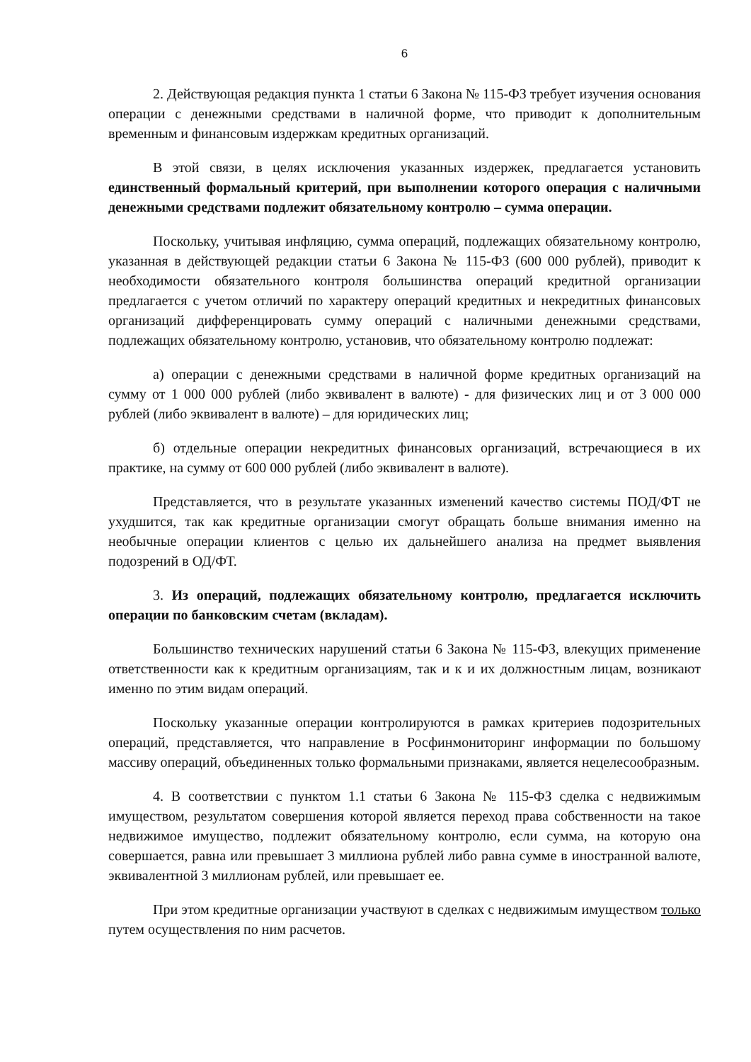6
2. Действующая редакция пункта 1 статьи 6 Закона № 115-ФЗ требует изучения основания операции с денежными средствами в наличной форме, что приводит к дополнительным временным и финансовым издержкам кредитных организаций.
В этой связи, в целях исключения указанных издержек, предлагается установить единственный формальный критерий, при выполнении которого операция с наличными денежными средствами подлежит обязательному контролю – сумма операции.
Поскольку, учитывая инфляцию, сумма операций, подлежащих обязательному контролю, указанная в действующей редакции статьи 6 Закона № 115-ФЗ (600 000 рублей), приводит к необходимости обязательного контроля большинства операций кредитной организации предлагается с учетом отличий по характеру операций кредитных и некредитных финансовых организаций дифференцировать сумму операций с наличными денежными средствами, подлежащих обязательному контролю, установив, что обязательному контролю подлежат:
а) операции с денежными средствами в наличной форме кредитных организаций на сумму от 1 000 000 рублей (либо эквивалент в валюте) - для физических лиц и от 3 000 000 рублей (либо эквивалент в валюте) – для юридических лиц;
б) отдельные операции некредитных финансовых организаций, встречающиеся в их практике, на сумму от 600 000 рублей (либо эквивалент в валюте).
Представляется, что в результате указанных изменений качество системы ПОД/ФТ не ухудшится, так как кредитные организации смогут обращать больше внимания именно на необычные операции клиентов с целью их дальнейшего анализа на предмет выявления подозрений в ОД/ФТ.
3. Из операций, подлежащих обязательному контролю, предлагается исключить операции по банковским счетам (вкладам).
Большинство технических нарушений статьи 6 Закона № 115-ФЗ, влекущих применение ответственности как к кредитным организациям, так и к и их должностным лицам, возникают именно по этим видам операций.
Поскольку указанные операции контролируются в рамках критериев подозрительных операций, представляется, что направление в Росфинмониторинг информации по большому массиву операций, объединенных только формальными признаками, является нецелесообразным.
4. В соответствии с пунктом 1.1 статьи 6 Закона № 115-ФЗ сделка с недвижимым имуществом, результатом совершения которой является переход права собственности на такое недвижимое имущество, подлежит обязательному контролю, если сумма, на которую она совершается, равна или превышает 3 миллиона рублей либо равна сумме в иностранной валюте, эквивалентной 3 миллионам рублей, или превышает ее.
При этом кредитные организации участвуют в сделках с недвижимым имуществом только путем осуществления по ним расчетов.